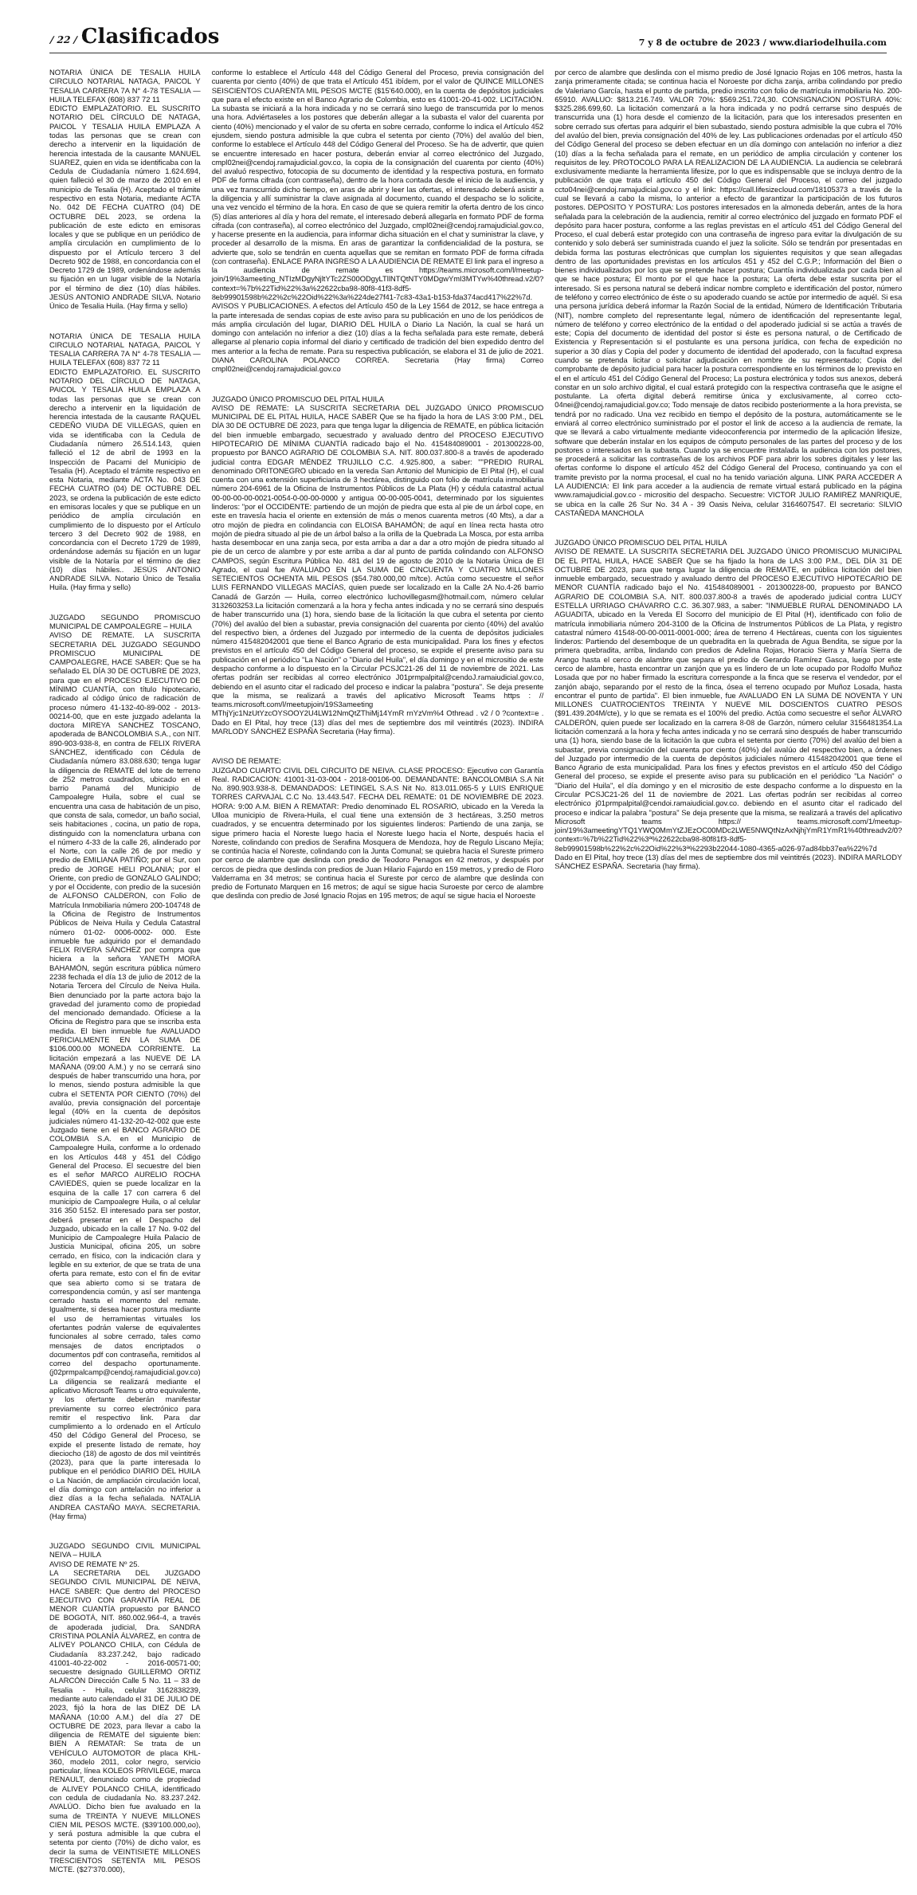/ 22 / Clasificados
7 y 8 de octubre de 2023 / www.diariodelhuila.com
NOTARIA ÚNICA DE TESALIA HUILA CIRCULO NOTARIAL NATAGA, PAICOL Y TESALIA CARRERA 7A N° 4-78 TESALIA — HUILA TELEFAX (608) 837 72 11
EDICTO EMPLAZATORIO. EL SUSCRITO NOTARIO DEL CÍRCULO DE NATAGA, PAICOL Y TESALIA HUILA EMPLAZA A todas las personas que se crean con derecho a intervenir en la liquidación de herencia intestada de la causante MANUEL SUAREZ, quien en vida se identificaba con la Cedula de Ciudadanía número 1.624.694, quien falleció el 30 de marzo de 2010 en el municipio de Tesalia (H). Aceptado el trámite respectivo en esta Notaria, mediante ACTA No. 042 DE FECHA CUATRO (04) DE OCTUBRE DEL 2023, se ordena la publicación de este edicto en emisoras locales y que se publique en un periódico de amplía circulación en cumplimiento de lo dispuesto por el Artículo tercero 3 del Decreto 902 de 1988, en concordancia con el Decreto 1729 de 1989, ordenándose además su fijación en un lugar visible de la Notaría por el término de diez (10) días hábiles. JESÚS ANTONIO ANDRADE SILVA. Notario Único de Tesalia Huila. (Hay firma y sello)
NOTARIA ÚNICA DE TESALIA HUILA CIRCULO NOTARIAL NATAGA, PAICOL Y TESALIA CARRERA 7A N° 4-78 TESALIA — HUILA TELEFAX (608) 837 72 11
EDICTO EMPLAZATORIO. EL SUSCRITO NOTARIO DEL CÍRCULO DE NATAGA, PAICOL Y TESALIA HUILA EMPLAZA A todas las personas que se crean con derecho a intervenir en la liquidación de herencia intestada de la causante RAQUEL CEDEÑO VIUDA DE VILLEGAS, quien en vida se identificaba con la Cedula de Ciudadanía número 26.514.143, quien falleció el 12 de abril de 1993 en la Inspección de Pacarni del Municipio de Tesalia (H). Aceptado el trámite respectivo en esta Notaria, mediante ACTA No. 043 DE FECHA CUATRO (04) DE OCTUBRE DEL 2023, se ordena la publicación de este edicto en emisoras locales y que se publique en un periódico de amplía circulación en cumplimiento de lo dispuesto por el Artículo tercero 3 del Decreto 902 de 1988, en concordancia con el Decreto 1729 de 1989, ordenándose además su fijación en un lugar visible de la Notaría por el término de diez (10) días hábiles.. JESÚS ANTONIO ANDRADE SILVA. Notario Único de Tesalia Huila. (Hay firma y sello)
JUZGADO SEGUNDO PROMISCUO MUNICIPAL DE CAMPOALEGRE – HUILA
AVISO DE REMATE. LA SUSCRITA SECRETARIA DEL JUZGADO SEGUNDO PROMISCUO MUNICIPAL DE CAMPOALEGRE, HACE SABER: Que se ha señalado EL DÍA 30 DE OCTUBRE DE 2023, para que en el PROCESO EJECUTIVO DE MÍNIMO CUANTÍA, con título hipotecario, radicado al código único de radicación de proceso número 41-132-40-89-002 - 2013-00214-00, que en este juzgado adelanta la doctora MIREYA SANCHEZ TOSCANO, apoderada de BANCOLOMBIA S.A., con NIT. 890-903-938-8, en contra de FELIX RIVERA SÁNCHEZ, identificado con Cédula de Ciudadanía número 83.088.630; tenga lugar la diligencia de REMATE del lote de terreno de 252 metros cuadrados, ubicado en el barrio Panamá del Municipio de Campoalegre Huila, sobre el cual se encuentra una casa de habitación de un piso, que consta de sala, comedor, un baño social, seis habitaciones , cocina, un patio de ropa, distinguido con la nomenclatura urbana con el número 4-33 de la calle 26, alinderado por el Norte, con la calle 26 de por medio y predio de EMILIANA PATIÑO; por el Sur, con predio de JORGE HELI POLANIA; por el Oriente, con predio de GONZALO GALINDO; y por el Occidente, con predio de la sucesión de ALFONSO CALDERON, con Folio de Matrícula Inmobiliaria número 200-104748 de la Oficina de Registro de Instrumentos Públicos de Neiva Huila y Cedula Catastral número 01-02- 0006-0002- 000. Este inmueble fue adquirido por el demandado FELIX RIVERA SÁNCHEZ por compra que hiciera a la señora YANETH MORA BAHAMÓN, según escritura pública número 2238 fechada el día 13 de julio de 2012 de la Notaria Tercera del Círculo de Neiva Huila. Bien denunciado por la parte actora bajo la gravedad del juramento como de propiedad del mencionado demandado. Ofíciese a la Oficina de Registro para que se inscriba esta medida. El bien inmueble fue AVALUADO PERICIALMENTE EN LA SUMA DE $106.000.00 MONEDA CORRIENTE. La licitación empezará a las NUEVE DE LA MAÑANA (09:00 A.M.) y no se cerrará sino después de haber transcurrido una hora, por lo menos, siendo postura admisible la que cubra el SETENTA POR CIENTO (70%) del avalúo, previa consignación del porcentaje legal (40% en la cuenta de depósitos judiciales número 41-132-20-42-002 que este Juzgado tiene en el BANCO AGRARIO DE COLOMBIA S.A. en el Municipio de Campoalegre Huila, conforme a lo ordenado en los Artículos 448 y 451 del Código General del Proceso. El secuestre del bien es el señor MARCO AURELIO ROCHA CAVIEDES, quien se puede localizar en la esquina de la calle 17 con carrera 6 del municipio de Campoalegre Huila, o al celular 316 350 5152. El interesado para ser postor, deberá presentar en el Despacho del Juzgado, ubicado en la calle 17 No. 9-02 del Municipio de Campoalegre Huila Palacio de Justicia Municipal, oficina 205, un sobre cerrado, en físico, con la indicación clara y legible en su exterior, de que se trata de una oferta para remate, esto con el fin de evitar que sea abierto como si se tratara de correspondencia común, y así ser mantenga cerrado hasta el momento del remate. Igualmente, si desea hacer postura mediante el uso de herramientas virtuales los ofertantes podrán valerse de equivalentes funcionales al sobre cerrado, tales como mensajes de datos encriptados o documentos pdf con contraseña, remitidos al correo del despacho oportunamente. (j02prmpalcamp@cendoj.ramajudicial.gov.co) La diligencia se realizará mediante el aplicativo Microsoft Teams u otro equivalente, y los ofertante deberán manifestar previamente su correo electrónico para remitir el respectivo link. Para dar cumplimiento a lo ordenado en el Artículo 450 del Código General del Proceso, se expide el presente listado de remate, hoy dieciocho (18) de agosto de dos mil veintitrés (2023), para que la parte interesada lo publique en el periódico DIARIO DEL HUILA o La Nación, de ampliación circulación local, el día domingo con antelación no inferior a diez días a la fecha señalada. NATALIA ANDREA CASTAÑO MAYA. SECRETARIA. (Hay firma)
JUZGADO SEGUNDO CIVIL MUNICIPAL NEIVA – HUILA
AVISO DE REMATE Nº 25.
LA SECRETARIA DEL JUZGADO SEGUNDO CIVIL MUNICIPAL DE NEIVA, HACE SABER: Que dentro del PROCESO EJECUTIVO CON GARANTÍA REAL DE MENOR CUANTÍA propuesto por BANCO DE BOGOTÁ, NIT. 860.002.964-4, a través de apoderada judicial, Dra. SANDRA CRISTINA POLANÍA ÁLVAREZ, en contra de ALIVEY POLANCO CHILA, con Cédula de Ciudadanía 83.237.242, bajo radicado 41001-40-22-002 - 2016-00571-00; secuestre designado GUILLERMO ORTIZ ALARCÓN Dirección Calle 5 No. 11 – 33 de Tesalia - Huila, celular 3162838239, mediante auto calendado el 31 DE JULIO DE 2023, fijó la hora de las DIEZ DE LA MAÑANA (10:00 A.M.) del día 27 DE OCTUBRE DE 2023, para llevar a cabo la diligencia de REMATE del siguiente bien: BIEN A REMATAR: Se trata de un VEHÍCULO AUTOMOTOR de placa KHL-360, modelo 2011, color negro, servicio particular, línea KOLEOS PRIVILEGE, marca RENAULT, denunciado como de propiedad de ALIVEY POLANCO CHILA, identificado con cedula de ciudadanía No. 83.237.242. AVALÚO. Dicho bien fue avaluado en la suma de TREINTA Y NUEVE MILLONES CIEN MIL PESOS M/CTE. ($39'100.000,oo), y será postura admisible la que cubra el setenta por ciento (70%) de dicho valor, es decir la suma de VEINTISIETE MILLONES TRESCIENTOS SETENTA MIL PESOS M/CTE. ($27'370.000),
conforme lo establece el Artículo 448 del Código General del Proceso, previa consignación del cuarenta por ciento (40%) de que trata el Artículo 451 ibídem, por el valor de QUINCE MILLONES SEISCIENTOS CUARENTA MIL PESOS M/CTE ($15'640.000), en la cuenta de depósitos judiciales que para el efecto existe en el Banco Agrario de Colombia, esto es 41001-20-41-002. LICITACIÓN. La subasta se iniciará a la hora indicada y no se cerrará sino luego de transcurrida por lo menos una hora. Adviértaseles a los postores que deberán allegar a la subasta el valor del cuarenta por ciento (40%) mencionado y el valor de su oferta en sobre cerrado, conforme lo indica el Artículo 452 ejusdem, siendo postura admisible la que cubra el setenta por ciento (70%) del avalúo del bien, conforme lo establece el Artículo 448 del Código General del Proceso. Se ha de advertir, que quien se encuentre interesado en hacer postura, deberán enviar al correo electrónico del Juzgado, cmpl02nei@cendoj.ramajudicial.gov.co, la copia de la consignación del cuarenta por ciento (40%) del avaluó respectivo, fotocopia de su documento de identidad y la respectiva postura, en formato PDF de forma cifrada (con contraseña), dentro de la hora contada desde el inicio de la audiencia, y una vez transcurrido dicho tiempo, en aras de abrir y leer las ofertas, el interesado deberá asistir a la diligencia y allí suministrar la clave asignada al documento, cuando el despacho se lo solicite, una vez vencido el término de la hora. En caso de que se quiera remitir la oferta dentro de los cinco (5) días anteriores al día y hora del remate, el interesado deberá allegarla en formato PDF de forma cifrada (con contraseña), al correo electrónico del Juzgado, cmpl02nei@cendoj.ramajudicial.gov.co, y hacerse presente en la audiencia, para informar dicha situación en el chat y suministrar la clave, y proceder al desarrollo de la misma. En aras de garantizar la confidencialidad de la postura, se advierte que, solo se tendrán en cuenta aquellas que se remitan en formato PDF de forma cifrada (con contraseña). ENLACE PARA INGRESO A LA AUDIENCIA DE REMATE El link para el ingreso a la audiencia de remate es https://teams.microsoft.com/l/meetup-join/19%3ameeting_NTIzMDgyNjltYTc2ZS00ODgyLTllNTQtNTY0MDgwYmI3MTYw%40thread.v2/0?context=%7b%22Tid%22%3a%22622cba98-80f8-41f3-8df5-8eb99901598b%22%2c%22Oid%22%3a%224de27f41-7c83-43a1-b153-fda374acd417%22%7d. AVISOS Y PUBLICACIONES. A efectos del Artículo 450 de la Ley 1564 de 2012, se hace entrega a la parte interesada de sendas copias de este aviso para su publicación en uno de los periódicos de más amplia circulación del lugar, DIARIO DEL HUILA o Diario La Nación, la cual se hará un domingo con antelación no inferior a diez (10) días a la fecha señalada para este remate, deberá allegarse al plenario copia informal del diario y certificado de tradición del bien expedido dentro del mes anterior a la fecha de remate. Para su respectiva publicación, se elabora el 31 de julio de 2021. DIANA CAROLINA POLANCO CORREA. Secretaria (Hay firma) Correo cmpl02nei@cendoj.ramajudicial.gov.co
JUZGADO ÚNICO PROMISCUO DEL PITAL HUILA
AVISO DE REMATE: LA SUSCRITA SECRETARIA DEL JUZGADO ÚNICO PROMISCUO MUNICIPAL DE EL PITAL HUILA, HACE SABER Que se ha fijado la hora de LAS 3:00 P.M., DEL DÍA 30 DE OCTUBRE DE 2023, para que tenga lugar la diligencia de REMATE, en pública licitación del bien inmueble embargado, secuestrado y avaluado dentro del PROCESO EJECUTIVO HIPOTECARIO DE MÍNIMA CUANTÍA radicado bajo el No. 415484089001 - 201300228-00, propuesto por BANCO AGRARIO DE COLOMBIA S.A. NIT. 800.037.800-8 a través de apoderado judicial contra EDGAR MÉNDEZ TRUJILLO C.C. 4.925.800, a saber: ""PREDIO RURAL denominado ORITONEGRO ubicado en la vereda San Antonio del Municipio de El Pital (H), el cual cuenta con una extensión superficiaria de 3 hectárea, distinguido con folio de matrícula inmobiliaria número 204-6961 de la Oficina de Instrumentos Públicos de La Plata (H) y cédula catastral actual 00-00-00-00-0021-0054-0-00-00-0000 y antigua 00-00-005-0041, determinado por los siguientes linderos: "por el OCCIDENTE: partiendo de un mojón de piedra que esta al pie de un árbol cope, en este en travesía hacia el oriente en extensión de más o menos cuarenta metros (40 Mts), a dar a otro mojón de piedra en colindancia con ELOISA BAHAMÓN; de aquí en línea recta hasta otro mojón de piedra situado al pie de un árbol balso a la orilla de la Quebrada La Mosca, por esta arriba hasta desembocar en una zanja seca, por esta arriba a dar a dar a otro mojón de piedra situado al pie de un cerco de alambre y por este arriba a dar al punto de partida colindando con ALFONSO CAMPOS, según Escritura Pública No. 481 del 19 de agosto de 2010 de la Notaria Única de El Agrado, el cual fue AVALUADO EN LA SUMA DE CINCUENTA Y CUATRO MILLONES SETECIENTOS OCHENTA MIL PESOS ($54.780.000,00 m/tce). Actúa como secuestre el señor LUIS FERNANDO VILLEGAS MACÍAS, quien puede ser localizado en la Calle 2A No.4-26 barrio Canadá de Garzón — Huila, correo electrónico luchovillegasm@hotmail.com, número celular 3132603253.La licitación comenzará a la hora y fecha antes indicada y no se cerrará sino después de haber transcurrido una (1) hora, siendo base de la licitación la que cubra el setenta por ciento (70%) del avalúo del bien a subastar, previa consignación del cuarenta por ciento (40%) del avalúo del respectivo bien, a órdenes del Juzgado por intermedio de la cuenta de depósitos judiciales número 415482042001 que tiene el Banco Agrario de esta municipalidad. Para los fines y efectos previstos en el artículo 450 del Código General del proceso, se expide el presente aviso para su publicación en el periódico "La Nación" o "Diario del Huila", el día domingo y en el micrositio de este despacho conforme a lo dispuesto en la Circular PCSJC21-26 del 11 de noviembre de 2021. Las ofertas podrán ser recibidas al correo electrónico J01prmpalpital@cendoJ.ramaiudicial.gov.co, debiendo en el asunto citar el radicado del proceso e indicar la palabra "postura". Se deja presente que la misma, se realizará a través del aplicativo Microsoft Teams https : // teams.microsoft.com/l/meetupjoin/19S3ameeting MThjYjc1NzUtYzcOYSOOY2U4LW12NmQtZThiMj14YmR rnYzVm%4 Othread . v2 / 0 ?context=e . Dado en El Pital, hoy trece (13) días del mes de septiembre dos mil veintitrés (2023). INDIRA MARLODY SÁNCHEZ ESPAÑA Secretaria (Hay firma).
AVISO DE REMATE:
JUZGADO CUARTO CIVIL DEL CIRCUITO DE NEIVA. CLASE PROCESO: Ejecutivo con Garantía Real. RADICACION: 41001-31-03-004 - 2018-00106-00. DEMANDANTE: BANCOLOMBIA S.A Nit No. 890.903.938-8. DEMANDADOS: LETINGEL S.A.S Nit No. 813.011.065-5 y LUIS ENRIQUE TORRES CARVAJAL C.C No. 13.443.547. FECHA DEL REMATE: 01 DE NOVIEMBRE DE 2023. HORA: 9:00 A.M. BIEN A REMATAR: Predio denominado EL ROSARIO, ubicado en la Vereda la Ulloa municipio de Rivera-Huila, el cual tiene una extensión de 3 hectáreas, 3.250 metros cuadrados, y se encuentra determinado por los siguientes linderos: Partiendo de una zanja, se sigue primero hacia el Noreste luego hacia el Noreste luego hacia el Norte, después hacia el Noreste, colindando con predios de Serafina Mosquera de Mendoza, hoy de Regulo Liscano Mejía; se continúa hacia el Noreste, colindando con la Junta Comunal; se quiebra hacia el Sureste primero por cerco de alambre que deslinda con predio de Teodoro Penagos en 42 metros, y después por cercos de piedra que deslinda con predios de Juan Hilario Fajardo en 159 metros, y predio de Floro Valderrama en 34 metros; se continua hacia el Sureste por cerco de alambre que deslinda con predio de Fortunato Marquen en 16 metros; de aquí se sigue hacia Suroeste por cerco de alambre que deslinda con predio de José Ignacio Rojas en 195 metros; de aquí se sigue hacia el Noroeste
por cerco de alambre que deslinda con el mismo predio de José Ignacio Rojas en 106 metros, hasta la zanja primeramente citada; se continua hacia el Noroeste por dicha zanja, arriba colindando por predio de Valeriano García, hasta el punto de partida, predio inscrito con folio de matrícula inmobiliaria No. 200-65910. AVALUO: $813.216.749. VALOR 70%: $569.251.724,30. CONSIGNACION POSTURA 40%: $325.286.699,60. La licitación comenzará a la hora indicada y no podrá cerrarse sino después de transcurrida una (1) hora desde el comienzo de la licitación, para que los interesados presenten en sobre cerrado sus ofertas para adquirir el bien subastado, siendo postura admisible la que cubra el 70% del avalúo del bien, previa consignación del 40% de ley. Las publicaciones ordenadas por el artículo 450 del Código General del proceso se deben efectuar en un día domingo con antelación no inferior a diez (10) días a la fecha señalada para el remate, en un periódico de amplia circulación y contener los requisitos de ley. PROTOCOLO PARA LA REALIZACION DE LA AUDIENCIA. La audiencia se celebrará exclusivamente mediante la herramienta lifesize, por lo que es indispensable que se incluya dentro de la publicación de que trata el artículo 450 del Código General del Proceso, el correo del juzgado ccto04nei@cendoj.ramajudicial.gov.co y el link: https://call.lifesizecloud.com/18105373 a través de la cual se llevará a cabo la misma, lo anterior a efecto de garantizar la participación de los futuros postores. DEPOSITO Y POSTURA: Los postores interesados en la almoneda deberán, antes de la hora señalada para la celebración de la audiencia, remitir al correo electrónico del juzgado en formato PDF el depósito para hacer postura, conforme a las reglas previstas en el artículo 451 del Código General del Proceso, el cual deberá estar protegido con una contraseña de ingreso para evitar la divulgación de su contenido y solo deberá ser suministrada cuando el juez la solicite. Sólo se tendrán por presentadas en debida forma las posturas electrónicas que cumplan los siguientes requisitos y que sean allegadas dentro de las oportunidades previstas en los artículos 451 y 452 del C.G.P.; Información del Bien o bienes individualizados por los que se pretende hacer postura; Cuantía individualizada por cada bien al que se hace postura; El monto por el que hace la postura; La oferta debe estar suscrita por el interesado. Si es persona natural se deberá indicar nombre completo e identificación del postor, número de teléfono y correo electrónico de éste o su apoderado cuando se actúe por intermedio de aquél. Si esa una persona jurídica deberá informar la Razón Social de la entidad, Número de Identificación Tributaria (NIT), nombre completo del representante legal, número de identificación del representante legal, número de teléfono y correo electrónico de la entidad o del apoderado judicial si se actúa a través de este; Copia del documento de identidad del postor si éste es persona natural, o de Certificado de Existencia y Representación si el postulante es una persona jurídica, con fecha de expedición no superior a 30 días y Copia del poder y documento de identidad del apoderado, con la facultad expresa cuando se pretenda licitar o solicitar adjudicación en nombre de su representado; Copia del comprobante de depósito judicial para hacer la postura correspondiente en los términos de lo previsto en el en el artículo 451 del Código General del Proceso; La postura electrónica y todos sus anexos, deberá constar en un solo archivo digital, el cual estará protegido con la respectiva contraseña que le asigne el postulante. La oferta digital deberá remitirse única y exclusivamente, al correo ccto-04nei@cendoj.ramajudicial.gov.co; Todo mensaje de datos recibido posteriormente a la hora prevista, se tendrá por no radicado. Una vez recibido en tiempo el depósito de la postura, automáticamente se le enviará al correo electrónico suministrado por el postor el link de acceso a la audiencia de remate, la que se llevará a cabo virtualmente mediante videoconferencia por intermedio de la aplicación lifesize, software que deberán instalar en los equipos de cómputo personales de las partes del proceso y de los postores o interesados en la subasta. Cuando ya se encuentre instalada la audiencia con los postores, se procederá a solicitar las contraseñas de los archivos PDF para abrir los sobres digitales y leer las ofertas conforme lo dispone el artículo 452 del Código General del Proceso, continuando ya con el tramite previsto por la norma procesal, el cual no ha tenido variación alguna. LINK PARA ACCEDER A LA AUDIENCIA: El link para acceder a la audiencia de remate virtual estará publicado en la página www.ramajudicial.gov.co - micrositio del despacho. Secuestre: VICTOR JULIO RAMIREZ MANRIQUE, se ubica en la calle 26 Sur No. 34 A - 39 Oasis Neiva, celular 3164607547. El secretario: SILVIO CASTAÑEDA MANCHOLA
JUZGADO ÚNICO PROMISCUO DEL PITAL HUILA
AVISO DE REMATE. LA SUSCRITA SECRETARIA DEL JUZGADO ÚNICO PROMISCUO MUNICIPAL DE EL PITAL HUILA, HACE SABER Que se ha fijado la hora de LAS 3:00 P.M., DEL DÍA 31 DE OCTUBRE DE 2023, para que tenga lugar la diligencia de REMATE, en pública licitación del bien inmueble embargado, secuestrado y avaluado dentro del PROCESO EJECUTIVO HIPOTECARIO DE MENOR CUANTÍA radicado bajo el No. 415484089001 - 201300228-00, propuesto por BANCO AGRARIO DE COLOMBIA S.A. NIT. 800.037.800-8 a través de apoderado judicial contra LUCY ESTELLA URRIAGO CHÁVARRO C.C. 36.307.983, a saber: "INMUEBLE RURAL DENOMINADO LA AGUADITA, ubicado en la Vereda El Socorro del municipio de El Pital (H), identificado con folio de matrícula inmobiliaria número 204-3100 de la Oficina de Instrumentos Públicos de La Plata, y registro catastral número 41548-00-00-0011-0001-000; área de terreno 4 Hectáreas, cuenta con los siguientes linderos: Partiendo del desemboque de un quebradita en la quebrada de Agua Bendita, se sigue por la primera quebradita, arriba, lindando con predios de Adelina Rojas, Horacio Sierra y María Sierra de Arango hasta el cerco de alambre que separa el predio de Gerardo Ramírez Gasca, luego por este cerco de alambre, hasta encontrar un zanjón que ya es lindero de un lote ocupado por Rodolfo Muñoz Losada que por no haber firmado la escritura corresponde a la finca que se reserva el vendedor, por el zanjón abajo, separando por el resto de la finca, ósea el terreno ocupado por Muñoz Losada, hasta encontrar el punto de partida". El bien inmueble, fue AVALUADO EN LA SUMA DE NOVENTA Y UN MILLONES CUATROCIENTOS TREINTA Y NUEVE MIL DOSCIENTOS CUATRO PESOS ($91.439.204M/cte), y lo que se remata es el 100% del predio. Actúa como secuestre el señor ÁLVARO CALDERÓN, quien puede ser localizado en la carrera 8-08 de Garzón, número celular 3156481354.La licitación comenzará a la hora y fecha antes indicada y no se cerrará sino después de haber transcurrido una (1) hora, siendo base de la licitación la que cubra el setenta por ciento (70%) del avalúo del bien a subastar, previa consignación del cuarenta por ciento (40%) del avalúo del respectivo bien, a órdenes del Juzgado por intermedio de la cuenta de depósitos judiciales número 415482042001 que tiene el Banco Agrario de esta municipalidad. Para los fines y efectos previstos en el artículo 450 del Código General del proceso, se expide el presente aviso para su publicación en el periódico "La Nación" o "Diario del Huila", el día domingo y en el micrositio de este despacho conforme a lo dispuesto en la Circular PCSJC21-26 del 11 de noviembre de 2021. Las ofertas podrán ser recibidas al correo electrónico j01prmpalpital@cendoi.ramaiudicial.gov.co. debiendo en el asunto citar el radicado del proceso e indicar la palabra "postura" Se deja presente que la misma, se realizará a través del aplicativo Microsoft teams https:// teams.microsoft.com/1/meetup-join/19%3ameetingYTQ1YWQ0MmYtZJEzOC00MDc2LWE5NWQtNzAxNjhjYmR1YmR1%40threadv2/0?context=%7b%22Tid%22%3ª%22622cba98-80f81f3-8df5-8eb99901598b%22%2c%22Oid%22%3ª%2293b22044-1080-4365-a026-97ad84bb37ea%22%7d
Dado en El Pital, hoy trece (13) días del mes de septiembre dos mil veintitrés (2023). INDIRA MARLODY SÁNCHEZ ESPAÑA. Secretaria (hay firma).